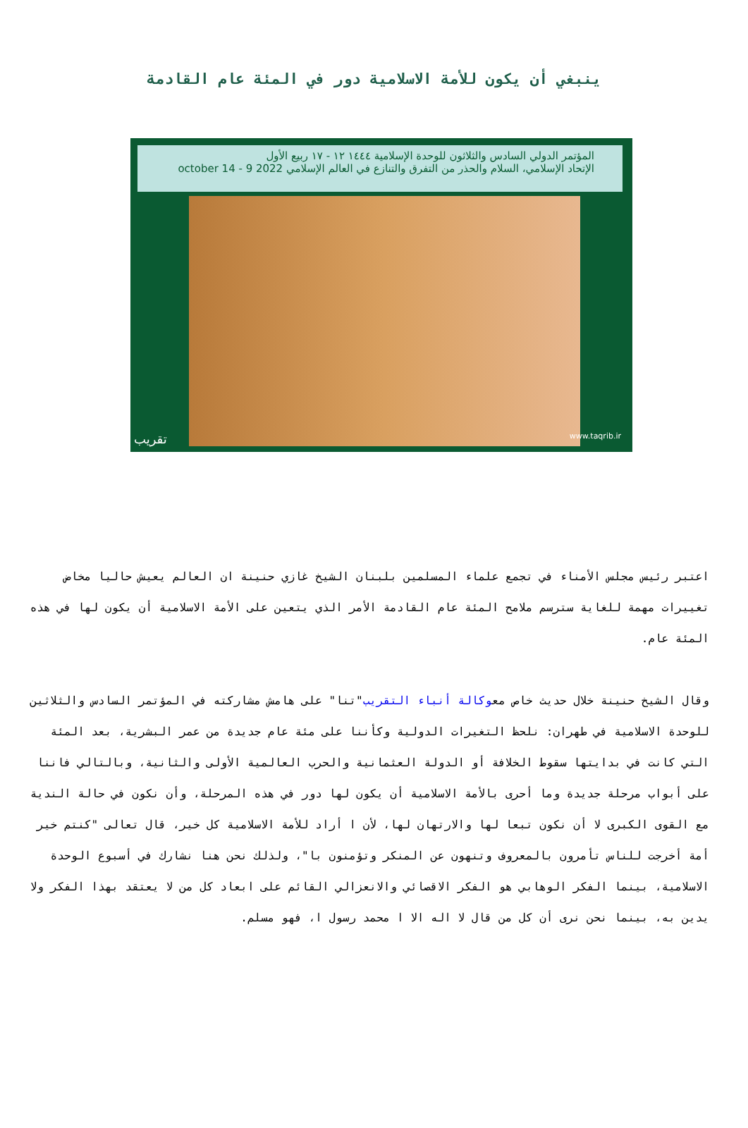ينبغي أن يكون للأمة الاسلامية دور في المئة عام القادمة
المؤتمر الدولي السادس والثلاثون للوحدة الإسلامية ١٤٤٤ ١٢ - ١٧ ربيع الأول
الإتحاد الإسلامي، السلام والحذر من التفرق والتنازع في العالم الإسلامي 2022 9 - 14 october
تقريب www.taqrib.ir
اعتبر رئيس مجلس الأمناء في تجمع علماء المسلمين بلبنان الشيخ غازي حنينة ان العالم يعيش حاليا مخاض تغييرات مهمة للغاية سترسم ملامح المئة عام القادمة الأمر الذي يتعين على الأمة الاسلامية أن يكون لها في هذه المئة عام.
وقال الشيخ حنينة خلال حديث خاص معوكالة أنباء التقريب"تنا" على هامش مشاركته في المؤتمر السادس والثلاثين للوحدة الاسلامية في طهران: نلحظ التغيرات الدولية وكأننا على مئة عام جديدة من عمر البشرية، بعد المئة التي كانت في بدايتها سقوط الخلافة أو الدولة العثمانية والحرب العالمية الأولى والثانية، وبالتالي فاننا على أبواب مرحلة جديدة وما أحرى بالأمة الاسلامية أن يكون لها دور في هذه المرحلة، وأن نكون في حالة الندية مع القوى الكبرى لا أن نكون تبعا لها والارتهان لها، لأن ا أراد للأمة الاسلامية كل خير، قال تعالى "كنتم خير أمة أخرجت للناس تأمرون بالمعروف وتنهون عن المنكر وتؤمنون با"، ولذلك نحن هنا نشارك في أسبوع الوحدة الاسلامية، بينما الفكر الوهابي هو الفكر الاقصائي والانعزالي القائم على ابعاد كل من لا يعتقد بهذا الفكر ولا يدين به، بينما نحن نرى أن كل من قال لا اله الا ا محمد رسول ا، فهو مسلم.